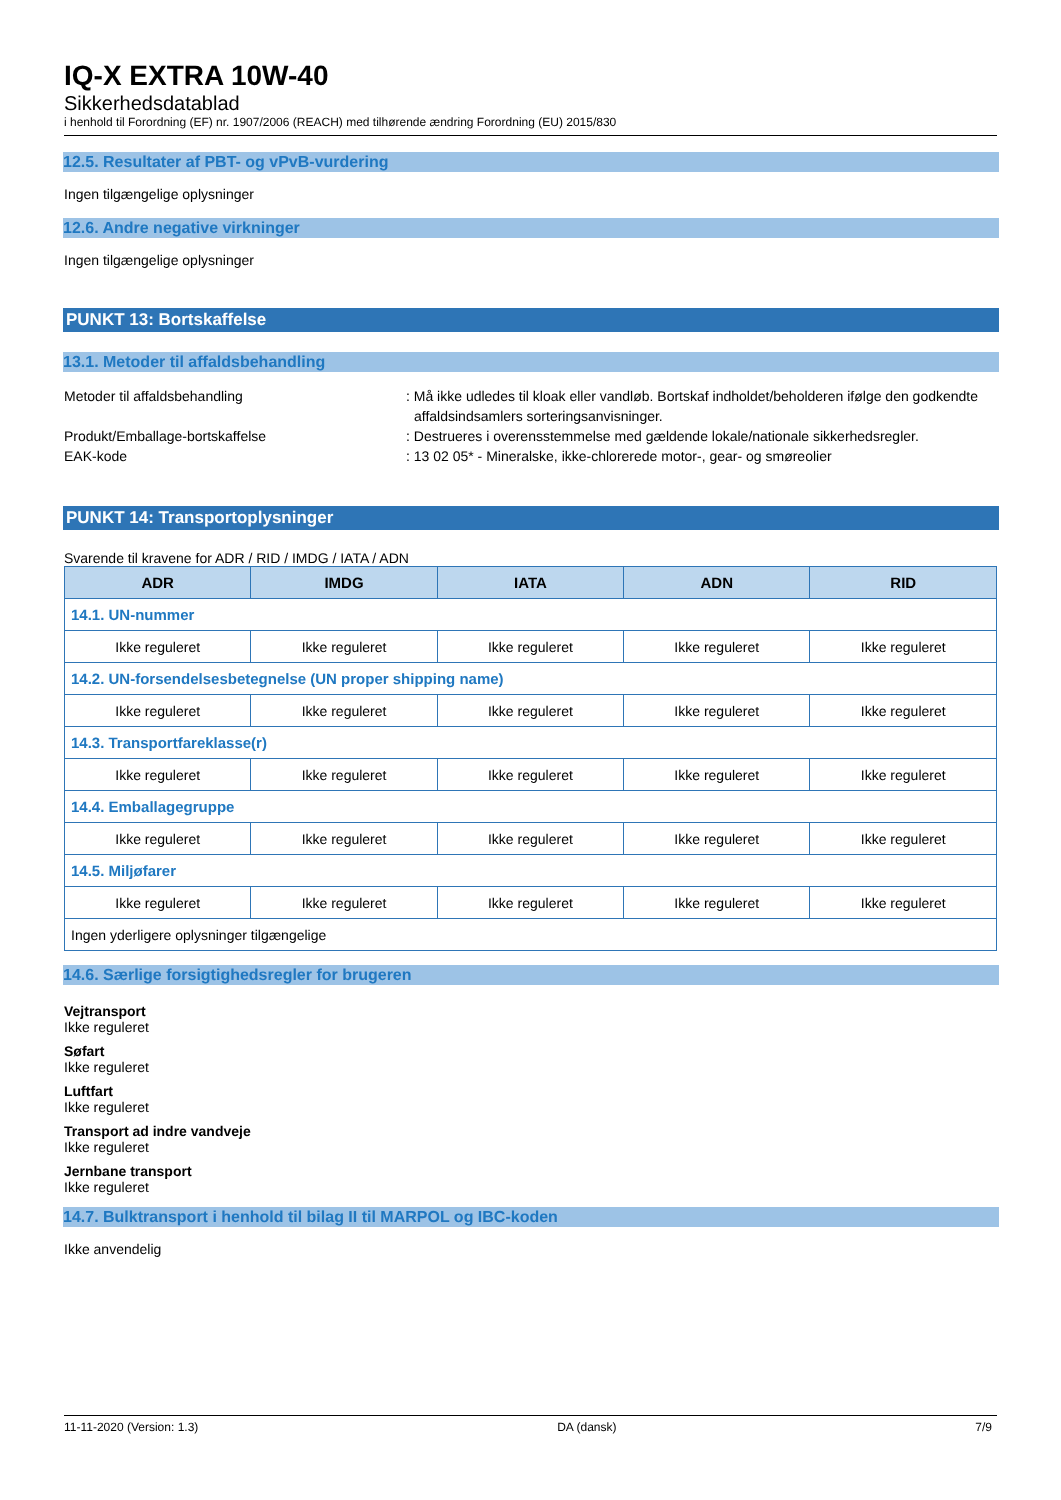IQ-X EXTRA 10W-40
Sikkerhedsdatablad
i henhold til Forordning (EF) nr. 1907/2006 (REACH) med tilhørende ændring Forordning (EU) 2015/830
12.5. Resultater af PBT- og vPvB-vurdering
Ingen tilgængelige oplysninger
12.6. Andre negative virkninger
Ingen tilgængelige oplysninger
PUNKT 13: Bortskaffelse
13.1. Metoder til affaldsbehandling
Metoder til affaldsbehandling : Må ikke udledes til kloak eller vandløb. Bortskaf indholdet/beholderen ifølge den godkendte affaldsindsamlers sorteringsanvisninger.
Produkt/Emballage-bortskaffelse : Destrueres i overensstemmelse med gældende lokale/nationale sikkerhedsregler.
EAK-kode : 13 02 05* - Mineralske, ikke-chlorerede motor-, gear- og smøreolier
PUNKT 14: Transportoplysninger
Svarende til kravene for ADR / RID / IMDG / IATA / ADN
| ADR | IMDG | IATA | ADN | RID |
| --- | --- | --- | --- | --- |
| 14.1. UN-nummer | | | | |
| Ikke reguleret | Ikke reguleret | Ikke reguleret | Ikke reguleret | Ikke reguleret |
| 14.2. UN-forsendelsesbetegnelse (UN proper shipping name) | | | | |
| Ikke reguleret | Ikke reguleret | Ikke reguleret | Ikke reguleret | Ikke reguleret |
| 14.3. Transportfareklasse(r) | | | | |
| Ikke reguleret | Ikke reguleret | Ikke reguleret | Ikke reguleret | Ikke reguleret |
| 14.4. Emballagegruppe | | | | |
| Ikke reguleret | Ikke reguleret | Ikke reguleret | Ikke reguleret | Ikke reguleret |
| 14.5. Miljøfarer | | | | |
| Ikke reguleret | Ikke reguleret | Ikke reguleret | Ikke reguleret | Ikke reguleret |
| Ingen yderligere oplysninger tilgængelige | | | | |
14.6. Særlige forsigtighedsregler for brugeren
Vejtransport
Ikke reguleret
Søfart
Ikke reguleret
Luftfart
Ikke reguleret
Transport ad indre vandveje
Ikke reguleret
Jernbane transport
Ikke reguleret
14.7. Bulktransport i henhold til bilag II til MARPOL og IBC-koden
Ikke anvendelig
11-11-2020 (Version: 1.3) DA (dansk) 7/9